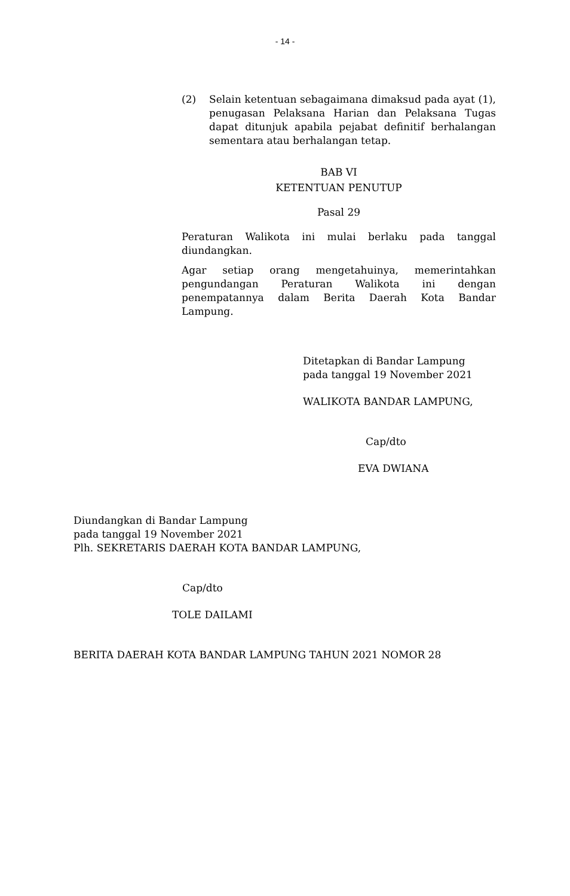- 14 -
(2) Selain ketentuan sebagaimana dimaksud pada ayat (1), penugasan Pelaksana Harian dan Pelaksana Tugas dapat ditunjuk apabila pejabat definitif berhalangan sementara atau berhalangan tetap.
BAB VI
KETENTUAN PENUTUP
Pasal 29
Peraturan Walikota ini mulai berlaku pada tanggal diundangkan.
Agar setiap orang mengetahuinya, memerintahkan pengundangan Peraturan Walikota ini dengan penempatannya dalam Berita Daerah Kota Bandar Lampung.
Ditetapkan di Bandar Lampung
pada tanggal 19 November 2021
WALIKOTA BANDAR LAMPUNG,
Cap/dto
EVA DWIANA
Diundangkan di Bandar Lampung
pada tanggal 19 November 2021
Plh. SEKRETARIS DAERAH KOTA BANDAR LAMPUNG,
Cap/dto
TOLE DAILAMI
BERITA DAERAH KOTA BANDAR LAMPUNG TAHUN 2021 NOMOR 28